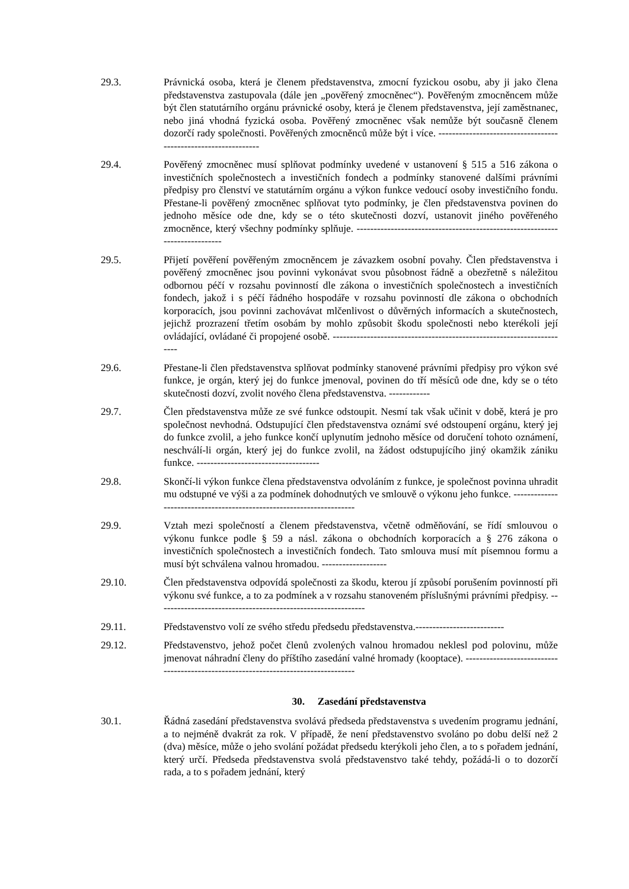29.3. Právnická osoba, která je členem představenstva, zmocní fyzickou osobu, aby ji jako člena představenstva zastupovala (dále jen „pověřený zmocněnec“). Pověřeným zmocněncem může být člen statutárního orgánu právnické osoby, která je členem představenstva, její zaměstnanec, nebo jiná vhodná fyzická osoba. Pověřený zmocněnec však nemůže být současně členem dozorčí rady společnosti. Pověřených zmocněnců může být i více. ---------------------------------------------------------------
29.4. Pověřený zmocněnec musí splňovat podmínky uvedené v ustanovení § 515 a 516 zákona o investičních společnostech a investičních fondech a podmínky stanovené dalšími právními předpisy pro členství ve statutárním orgánu a výkon funkce vedoucí osoby investičního fondu. Přestane-li pověřený zmocněnec splňovat tyto podmínky, je člen představenstva povinen do jednoho měsíce ode dne, kdy se o této skutečnosti dozví, ustanovit jiného pověřeného zmocněnce, který všechny podmínky splňuje. ----------------------------------------------------------------------------
29.5. Přijetí pověření pověřeným zmocněncem je závazkem osobní povahy. Člen představenstva i pověřený zmocněnec jsou povinni vykonávat svou působnost řádně a obezřetně s náležitou odbornou péčí v rozsahu povinností dle zákona o investičních společnostech a investičních fondech, jakož i s péčí řádného hospodáře v rozsahu povinností dle zákona o obchodních korporacích, jsou povinni zachovávat mlčenlivost o důvěrných informacích a skutečnostech, jejichž prozrazení třetím osobám by mohlo způsobit škodu společnosti nebo kterékoli její ovládající, ovládané či propojené osobě. ----------------------------------------------------------------------
29.6. Přestane-li člen představenstva splňovat podmínky stanovené právními předpisy pro výkon své funkce, je orgán, který jej do funkce jmenoval, povinen do tří měsíců ode dne, kdy se o této skutečnosti dozví, zvolit nového člena představenstva. ------------
29.7. Člen představenstva může ze své funkce odstoupit. Nesmí tak však učinit v době, která je pro společnost nevhodná. Odstupující člen představenstva oznámí své odstoupení orgánu, který jej do funkce zvolil, a jeho funkce končí uplynutím jednoho měsíce od doručení tohoto oznámení, neschválí-li orgán, který jej do funkce zvolil, na žádost odstupujícího jiný okamžik zániku funkce. ------------------------------------
29.8. Skončí-li výkon funkce člena představenstva odvoláním z funkce, je společnost povinna uhradit mu odstupné ve výši a za podmínek dohodnutých ve smlouvě o výkonu jeho funkce. ---------------------------------------------------------------------
29.9. Vztah mezi společností a členem představenstva, včetně odměňování, se řídí smlouvou o výkonu funkce podle § 59 a násl. zákona o obchodních korporacích a § 276 zákona o investičních společnostech a investičních fondech. Tato smlouva musí mít písemnou formu a musí být schválena valnou hromadou. -------------------
29.10. Člen představenstva odpovídá společnosti za škodu, kterou jí způsobí porušením povinností při výkonu své funkce, a to za podmínek a v rozsahu stanoveném příslušnými právními předpisy. -------------------------------------------------------------
29.11. Představenstvo volí ze svého středu předsedu představenstva.--------------------------
29.12. Představenstvo, jehož počet členů zvolených valnou hromadou neklesl pod polovinu, může jmenovat náhradní členy do příštího zasedání valné hromady (kooptace). -----------------------------------------------------------------------------------
30. Zasedání představenstva
30.1. Řádná zasedání představenstva svolává předseda představenstva s uvedením programu jednání, a to nejméně dvakrát za rok. V případě, že není představenstvo svoláno po dobu delší než 2 (dva) měsíce, může o jeho svolání požádat předsedu kterýkoli jeho člen, a to s pořadem jednání, který určí. Předseda představenstva svolá představenstvo také tehdy, požádá-li o to dozorčí rada, a to s pořadem jednání, který